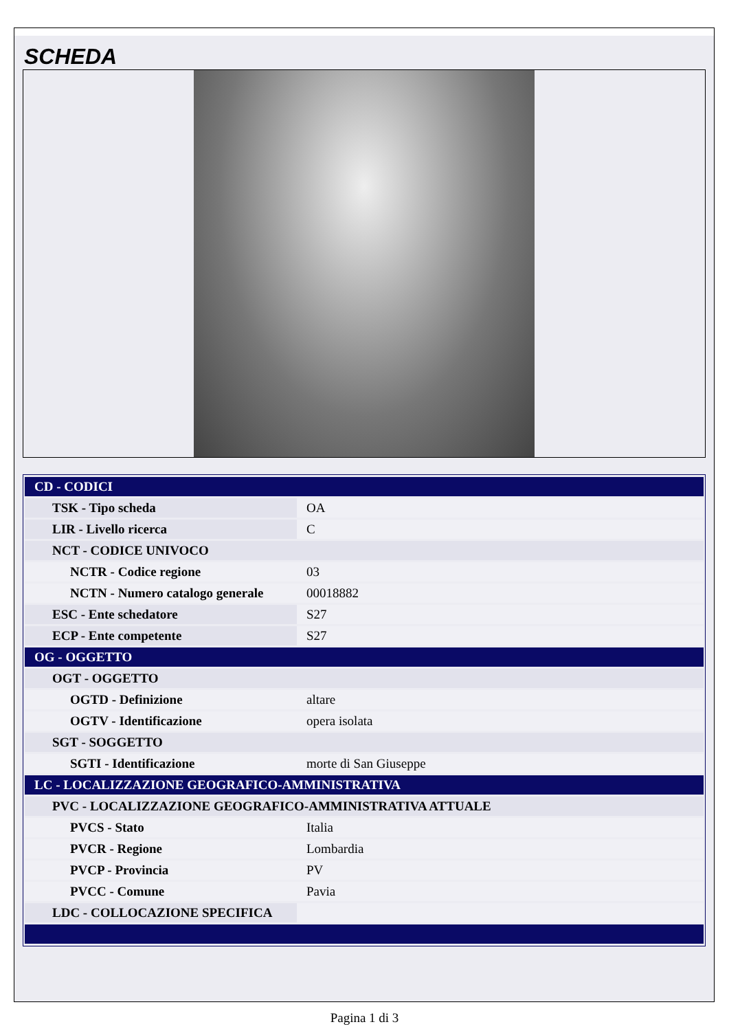SCHEDA
| CD - CODICI | |
| TSK - Tipo scheda | OA |
| LIR - Livello ricerca | C |
| NCT - CODICE UNIVOCO | |
| NCTR - Codice regione | 03 |
| NCTN - Numero catalogo generale | 00018882 |
| ESC - Ente schedatore | S27 |
| ECP - Ente competente | S27 |
| OG - OGGETTO | |
| OGT - OGGETTO | |
| OGTD - Definizione | altare |
| OGTV - Identificazione | opera isolata |
| SGT - SOGGETTO | |
| SGTI - Identificazione | morte di San Giuseppe |
| LC - LOCALIZZAZIONE GEOGRAFICO-AMMINISTRATIVA | |
| PVC - LOCALIZZAZIONE GEOGRAFICO-AMMINISTRATIVA ATTUALE | |
| PVCS - Stato | Italia |
| PVCR - Regione | Lombardia |
| PVCP - Provincia | PV |
| PVCC - Comune | Pavia |
| LDC - COLLOCAZIONE SPECIFICA | |
Pagina 1 di 3